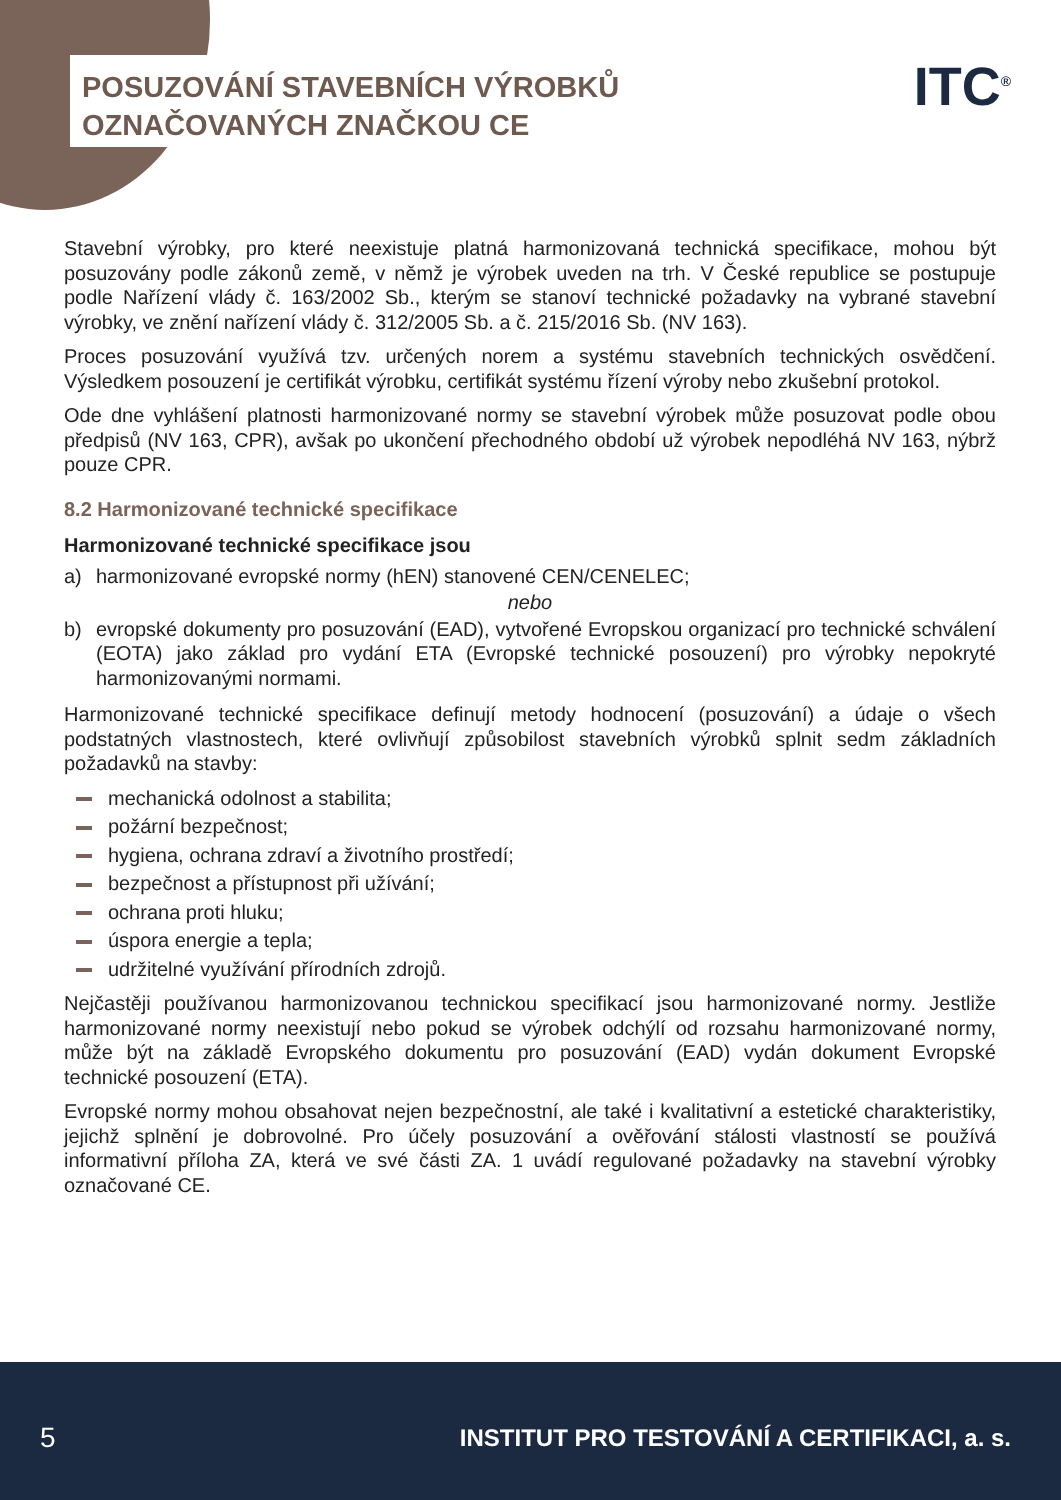POSUZOVÁNÍ STAVEBNÍCH VÝROBKŮ
OZNAČOVANÝCH ZNAČKOU CE
ITC<sup>®</sup>
Stavební výrobky, pro které neexistuje platná harmonizovaná technická specifikace, mohou být posuzovány podle zákonů země, v němž je výrobek uveden na trh. V České republice se postupuje podle Nařízení vlády č. 163/2002 Sb., kterým se stanoví technické požadavky na vybrané stavební výrobky, ve znění nařízení vlády č. 312/2005 Sb. a č. 215/2016 Sb. (NV 163).
Proces posuzování využívá tzv. určených norem a systému stavebních technických osvědčení. Výsledkem posouzení je certifikát výrobku, certifikát systému řízení výroby nebo zkušební protokol.
Ode dne vyhlášení platnosti harmonizované normy se stavební výrobek může posuzovat podle obou předpisů (NV 163, CPR), avšak po ukončení přechodného období už výrobek nepodléhá NV 163, nýbrž pouze CPR.
8.2 Harmonizované technické specifikace
Harmonizované technické specifikace jsou
a) harmonizované evropské normy (hEN) stanovené CEN/CENELEC;
nebo
b) evropské dokumenty pro posuzování (EAD), vytvořené Evropskou organizací pro technické schválení (EOTA) jako základ pro vydání ETA (Evropské technické posouzení) pro výrobky nepokryté harmonizovanými normami.
Harmonizované technické specifikace definují metody hodnocení (posuzování) a údaje o všech podstatných vlastnostech, které ovlivňují způsobilost stavebních výrobků splnit sedm základních požadavků na stavby:
mechanická odolnost a stabilita;
požární bezpečnost;
hygiena, ochrana zdraví a životního prostředí;
bezpečnost a přístupnost při užívání;
ochrana proti hluku;
úspora energie a tepla;
udržitelné využívání přírodních zdrojů.
Nejčastěji používanou harmonizovanou technickou specifikací jsou harmonizované normy. Jestliže harmonizované normy neexistují nebo pokud se výrobek odchýlí od rozsahu harmonizované normy, může být na základě Evropského dokumentu pro posuzování (EAD) vydán dokument Evropské technické posouzení (ETA).
Evropské normy mohou obsahovat nejen bezpečnostní, ale také i kvalitativní a estetické charakteristiky, jejichž splnění je dobrovolné. Pro účely posuzování a ověřování stálosti vlastností se používá informativní příloha ZA, která ve své části ZA. 1 uvádí regulované požadavky na stavební výrobky označované CE.
5 INSTITUT PRO TESTOVÁNÍ A CERTIFIKACI, a. s.